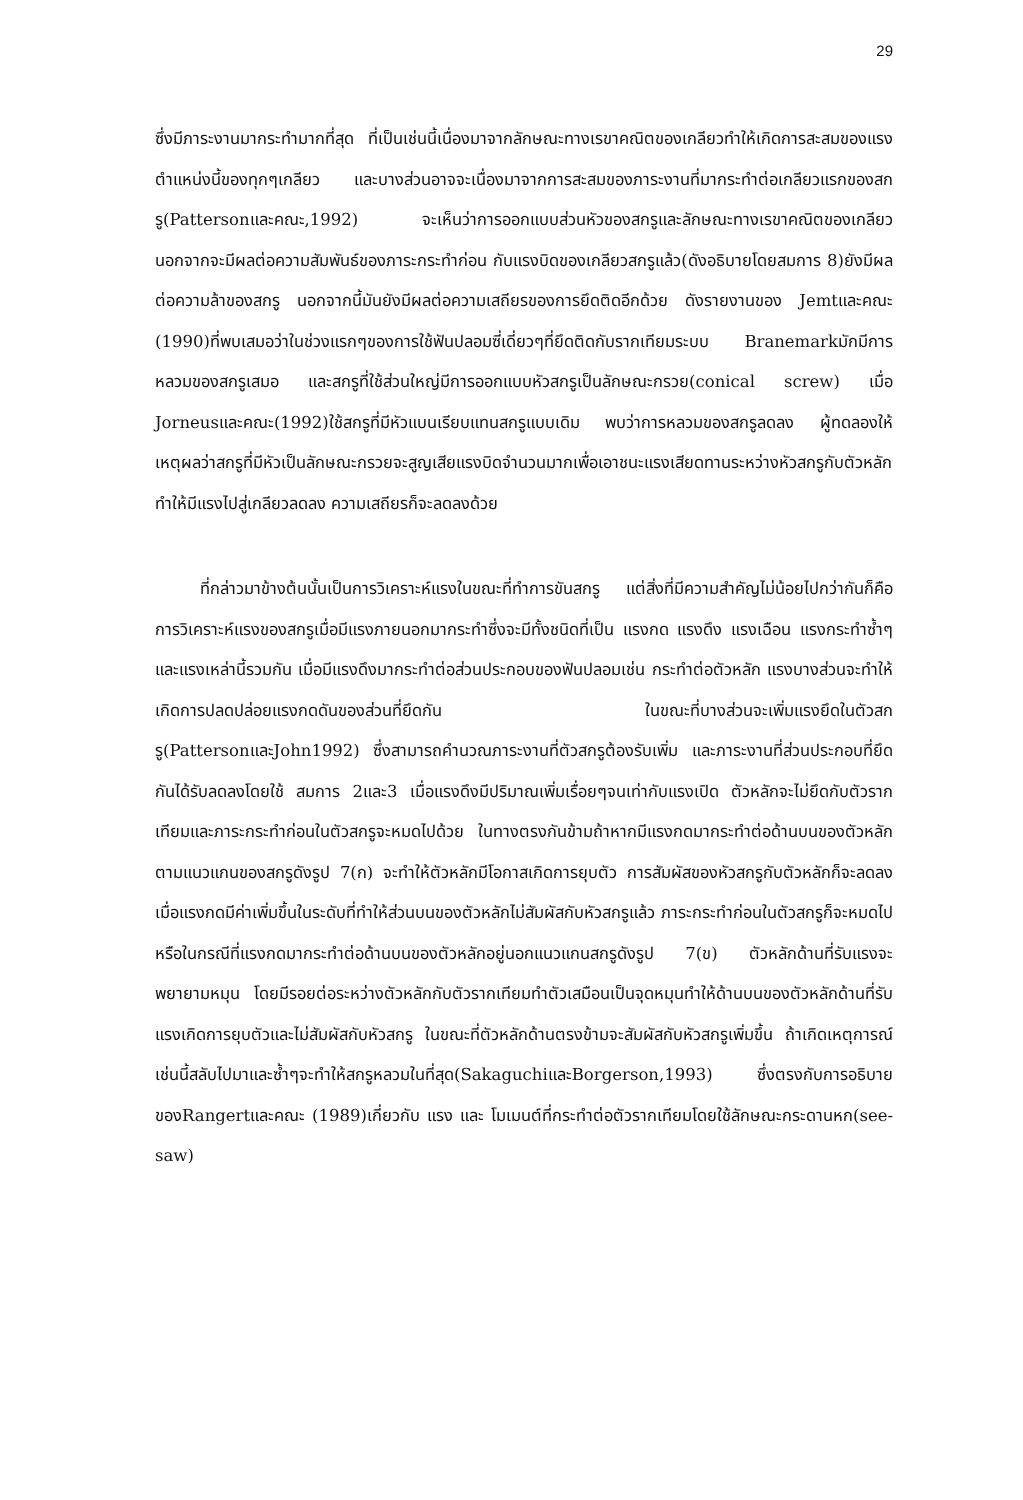29
ซึ่งมีภาระงานมากระทำมากที่สุด ที่เป็นเช่นนี้เนื่องมาจากลักษณะทางเรขาคณิตของเกลียวทำให้เกิดการสะสมของแรงตำแหน่งนี้ของทุกๆเกลียว และบางส่วนอาจจะเนื่องมาจากการสะสมของภาระงานที่มากระทำต่อเกลียวแรกของสกรู(Pattersonและคณะ,1992) จะเห็นว่าการออกแบบส่วนหัวของสกรูและลักษณะทางเรขาคณิตของเกลียว นอกจากจะมีผลต่อความสัมพันธ์ของภาระกระทำก่อน กับแรงบิดของเกลียวสกรูแล้ว(ดังอธิบายโดยสมการ 8)ยังมีผลต่อความล้าของสกรู นอกจากนี้มันยังมีผลต่อความเสถียรของการยึดติดอีกด้วย ดังรายงานของ Jemtและคณะ (1990)ที่พบเสมอว่าในช่วงแรกๆของการใช้ฟันปลอมซี่เดี่ยวๆที่ยึดติดกับรากเทียมระบบ Branemarkมักมีการหลวมของสกรูเสมอ และสกรูที่ใช้ส่วนใหญ่มีการออกแบบหัวสกรูเป็นลักษณะกรวย(conical screw) เมื่อ Jorneusและคณะ(1992)ใช้สกรูที่มีหัวแบนเรียบแทนสกรูแบบเดิม พบว่าการหลวมของสกรูลดลง ผู้ทดลองให้เหตุผลว่าสกรูที่มีหัวเป็นลักษณะกรวยจะสูญเสียแรงบิดจำนวนมากเพื่อเอาชนะแรงเสียดทานระหว่างหัวสกรูกับตัวหลัก ทำให้มีแรงไปสู่เกลียวลดลง ความเสถียรก็จะลดลงด้วย
ที่กล่าวมาข้างต้นนั้นเป็นการวิเคราะห์แรงในขณะที่ทำการขันสกรู แต่สิ่งที่มีความสำคัญไม่น้อยไปกว่ากันก็คือ การวิเคราะห์แรงของสกรูเมื่อมีแรงภายนอกมากระทำซึ่งจะมีทั้งชนิดที่เป็น แรงกด แรงดึง แรงเฉือน แรงกระทำซ้ำๆ และแรงเหล่านี้รวมกัน เมื่อมีแรงดึงมากระทำต่อส่วนประกอบของฟันปลอมเช่น กระทำต่อตัวหลัก แรงบางส่วนจะทำให้เกิดการปลดปล่อยแรงกดดันของส่วนที่ยึดกัน ในขณะที่บางส่วนจะเพิ่มแรงยึดในตัวสกรู(PattersonและJohn1992) ซึ่งสามารถคำนวณภาระงานที่ตัวสกรูต้องรับเพิ่ม และภาระงานที่ส่วนประกอบที่ยึดกันได้รับลดลงโดยใช้ สมการ 2และ3 เมื่อแรงดึงมีปริมาณเพิ่มเรื่อยๆจนเท่ากับแรงเปิด ตัวหลักจะไม่ยึดกับตัวรากเทียมและภาระกระทำก่อนในตัวสกรูจะหมดไปด้วย ในทางตรงกันข้ามถ้าหากมีแรงกดมากระทำต่อด้านบนของตัวหลักตามแนวแกนของสกรูดังรูป 7(ก) จะทำให้ตัวหลักมีโอกาสเกิดการยุบตัว การสัมผัสของหัวสกรูกับตัวหลักก็จะลดลง เมื่อแรงกดมีค่าเพิ่มขึ้นในระดับที่ทำให้ส่วนบนของตัวหลักไม่สัมผัสกับหัวสกรูแล้ว ภาระกระทำก่อนในตัวสกรูก็จะหมดไป หรือในกรณีที่แรงกดมากระทำต่อด้านบนของตัวหลักอยู่นอกแนวแกนสกรูดังรูป 7(ข) ตัวหลักด้านที่รับแรงจะพยายามหมุน โดยมีรอยต่อระหว่างตัวหลักกับตัวรากเทียมทำตัวเสมือนเป็นจุดหมุนทำให้ด้านบนของตัวหลักด้านที่รับแรงเกิดการยุบตัวและไม่สัมผัสกับหัวสกรู ในขณะที่ตัวหลักด้านตรงข้ามจะสัมผัสกับหัวสกรูเพิ่มขึ้น ถ้าเกิดเหตุการณ์เช่นนี้สลับไปมาและซ้ำๆจะทำให้สกรูหลวมในที่สุด(SakaguchiและBorgerson,1993) ซึ่งตรงกับการอธิบายของRangertและคณะ (1989)เกี่ยวกับ แรง และ โมเมนต์ที่กระทำต่อตัวรากเทียมโดยใช้ลักษณะกระดานหก(see-saw)